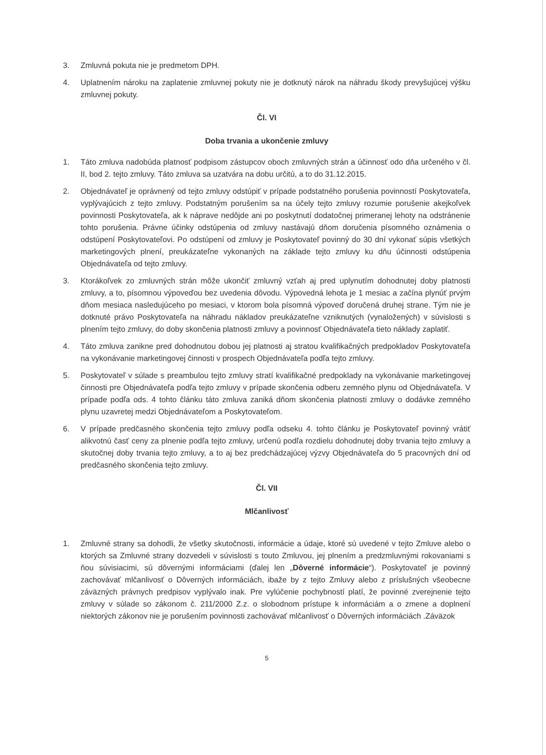3. Zmluvná pokuta nie je predmetom DPH.
4. Uplatnením nároku na zaplatenie zmluvnej pokuty nie je dotknutý nárok na náhradu škody prevyšujúcej výšku zmluvnej pokuty.
Čl. VI
Doba trvania a ukončenie zmluvy
1. Táto zmluva nadobúda platnosť podpisom zástupcov oboch zmluvných strán a účinnosť odo dňa určeného v čl. II, bod 2. tejto zmluvy. Táto zmluva sa uzatvára na dobu určitú, a to do 31.12.2015.
2. Objednávateľ je oprávnený od tejto zmluvy odstúpiť v prípade podstatného porušenia povinností Poskytovateľa, vyplývajúcich z tejto zmluvy. Podstatným porušením sa na účely tejto zmluvy rozumie porušenie akejkoľvek povinnosti Poskytovateľa, ak k náprave nedôjde ani po poskytnutí dodatočnej primeranej lehoty na odstránenie tohto porušenia. Právne účinky odstúpenia od zmluvy nastávajú dňom doručenia písomného oznámenia o odstúpení Poskytovateľovi. Po odstúpení od zmluvy je Poskytovateľ povinný do 30 dní vykonať súpis všetkých marketingových plnení, preukázateľne vykonaných na základe tejto zmluvy ku dňu účinnosti odstúpenia Objednávateľa od tejto zmluvy.
3. Ktorákoľvek zo zmluvných strán môže ukončiť zmluvný vzťah aj pred uplynutím dohodnutej doby platnosti zmluvy, a to, písomnou výpoveďou bez uvedenia dôvodu. Výpovedná lehota je 1 mesiac a začína plynúť prvým dňom mesiaca nasledujúceho po mesiaci, v ktorom bola písomná výpoveď doručená druhej strane. Tým nie je dotknuté právo Poskytovateľa na náhradu nákladov preukázateľne vzniknutých (vynaložených) v súvislosti s plnením tejto zmluvy, do doby skončenia platnosti zmluvy a povinnosť Objednávateľa tieto náklady zaplatiť.
4. Táto zmluva zanikne pred dohodnutou dobou jej platnosti aj stratou kvalifikačných predpokladov Poskytovateľa na vykonávanie marketingovej činnosti v prospech Objednávateľa podľa tejto zmluvy.
5. Poskytovateľ v súlade s preambulou tejto zmluvy stratí kvalifikačné predpoklady na vykonávanie marketingovej činnosti pre Objednávateľa podľa tejto zmluvy v prípade skončenia odberu zemného plynu od Objednávateľa. V prípade podľa ods. 4 tohto článku táto zmluva zaniká dňom skončenia platnosti zmluvy o dodávke zemného plynu uzavretej medzi Objednávateľom a Poskytovateľom.
6. V prípade predčasného skončenia tejto zmluvy podľa odseku 4. tohto článku je Poskytovateľ povinný vrátiť alikvotnú časť ceny za plnenie podľa tejto zmluvy, určenú podľa rozdielu dohodnutej doby trvania tejto zmluvy a skutočnej doby trvania tejto zmluvy, a to aj bez predchádzajúcej výzvy Objednávateľa do 5 pracovných dní od predčasného skončenia tejto zmluvy.
Čl. VII
Mlčanlivosť
1. Zmluvné strany sa dohodli, že všetky skutočnosti, informácie a údaje, ktoré sú uvedené v tejto Zmluve alebo o ktorých sa Zmluvné strany dozvedeli v súvislosti s touto Zmluvou, jej plnením a predzmluvnými rokovaniami s ňou súvisiacimi, sú dôvernými informáciami (ďalej len „Dôverné informácie“). Poskytovateľ je povinný zachovávať mlčanlivosť o Dôverných informáciách, ibaže by z tejto Zmluvy alebo z príslušných všeobecne záväzných právnych predpisov vyplývalo inak. Pre vylúčenie pochybností platí, že povinné zverejnenie tejto zmluvy v súlade so zákonom č. 211/2000 Z.z. o slobodnom prístupe k informáciám a o zmene a doplnení niektorých zákonov nie je porušením povinnosti zachovávať mlčanlivosť o Dôverných informáciách .Záväzok
5